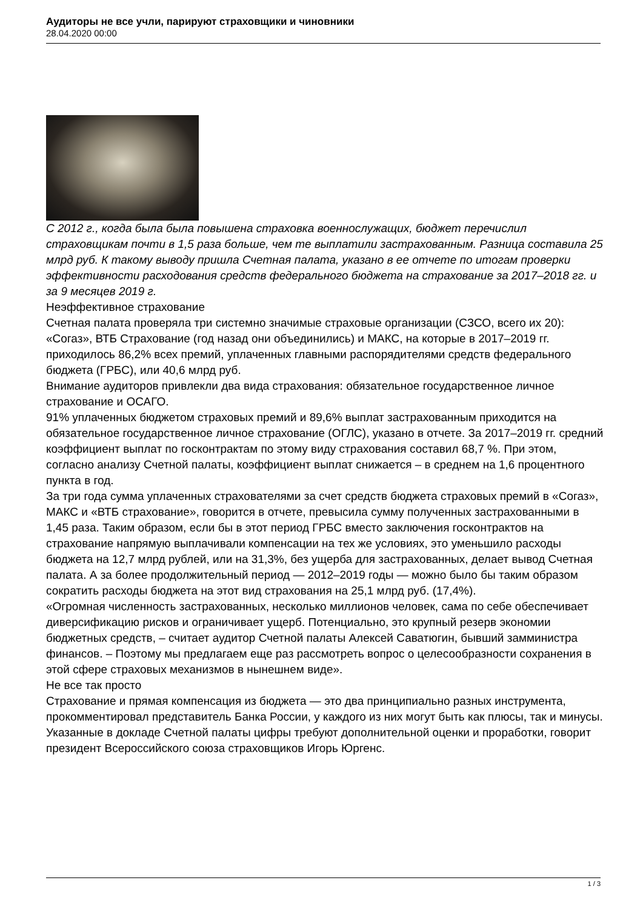Аудиторы не все учли, парируют страховщики и чиновники
28.04.2020 00:00
С 2012 г., когда была была повышена страховка военнослужащих, бюджет перечислил страховщикам почти в 1,5 раза больше, чем те выплатили застрахованным. Разница составила 25 млрд руб. К такому выводу пришла Счетная палата, указано в ее отчете по итогам проверки эффективности расходования средств федерального бюджета на страхование за 2017–2018 гг. и за 9 месяцев 2019 г.
Неэффективное страхование
Счетная палата проверяла три системно значимые страховые организации (СЗСО, всего их 20): «Согаз», ВТБ Страхование (год назад они объединились) и МАКС, на которые в 2017–2019 гг. приходилось 86,2% всех премий, уплаченных главными распорядителями средств федерального бюджета (ГРБС), или 40,6 млрд руб.
Внимание аудиторов привлекли два вида страхования: обязательное государственное личное страхование и ОСАГО.
91% уплаченных бюджетом страховых премий и 89,6% выплат застрахованным приходится на обязательное государственное личное страхование (ОГЛС), указано в отчете. За 2017–2019 гг. средний коэффициент выплат по госконтрактам по этому виду страхования составил 68,7 %. При этом, согласно анализу Счетной палаты, коэффициент выплат снижается – в среднем на 1,6 процентного пункта в год.
За три года сумма уплаченных страхователями за счет средств бюджета страховых премий в «Согаз», МАКС и «ВТБ страхование», говорится в отчете, превысила сумму полученных застрахованными в 1,45 раза. Таким образом, если бы в этот период ГРБС вместо заключения госконтрактов на страхование напрямую выплачивали компенсации на тех же условиях, это уменьшило расходы бюджета на 12,7 млрд рублей, или на 31,3%, без ущерба для застрахованных, делает вывод Счетная палата. А за более продолжительный период — 2012–2019 годы — можно было бы таким образом сократить расходы бюджета на этот вид страхования на 25,1 млрд руб. (17,4%).
«Огромная численность застрахованных, несколько миллионов человек, сама по себе обеспечивает диверсификацию рисков и ограничивает ущерб. Потенциально, это крупный резерв экономии бюджетных средств, – считает аудитор Счетной палаты Алексей Саватюгин, бывший замминистра финансов. – Поэтому мы предлагаем еще раз рассмотреть вопрос о целесообразности сохранения в этой сфере страховых механизмов в нынешнем виде».
Не все так просто
Страхование и прямая компенсация из бюджета — это два принципиально разных инструмента, прокомментировал представитель Банка России, у каждого из них могут быть как плюсы, так и минусы.
Указанные в докладе Счетной палаты цифры требуют дополнительной оценки и проработки, говорит президент Всероссийского союза страховщиков Игорь Юргенс.
1 / 3